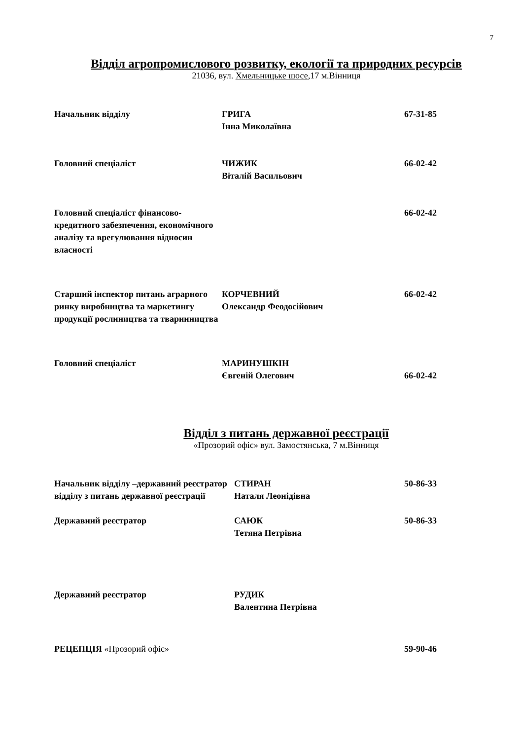7
Відділ агропромислового розвитку, екології та природних ресурсів
21036, вул. Хмельницьке шосе,17 м.Вінниця
| Начальник відділу | ГРИГА Інна Миколаївна | 67-31-85 |
| Головний спеціаліст | ЧИЖИК Віталій Васильович | 66-02-42 |
| Головний спеціаліст фінансово-кредитного забезпечення, економічного аналізу та врегулювання відносин власності | | 66-02-42 |
| Старший інспектор питань аграрного ринку виробництва та маркетингу продукції рослиництва та тваринництва | КОРЧЕВНИЙ Олександр Феодосійович | 66-02-42 |
| Головний спеціаліст | МАРИНУШКІН Євгеній Олегович | 66-02-42 |
Відділ з питань державної реєстрації
«Прозорий офіс» вул. Замостянська, 7 м.Вінниця
| Начальник відділу –державний реєстратор відділу з питань державної реєстрації | СТИРАН Наталя Леонідівна | 50-86-33 |
| Державний реєстратор | САЮК Тетяна Петрівна | 50-86-33 |
| Державний реєстратор | РУДИК Валентина Петрівна | |
| РЕЦЕПЦІЯ «Прозорий офіс» | | 59-90-46 |